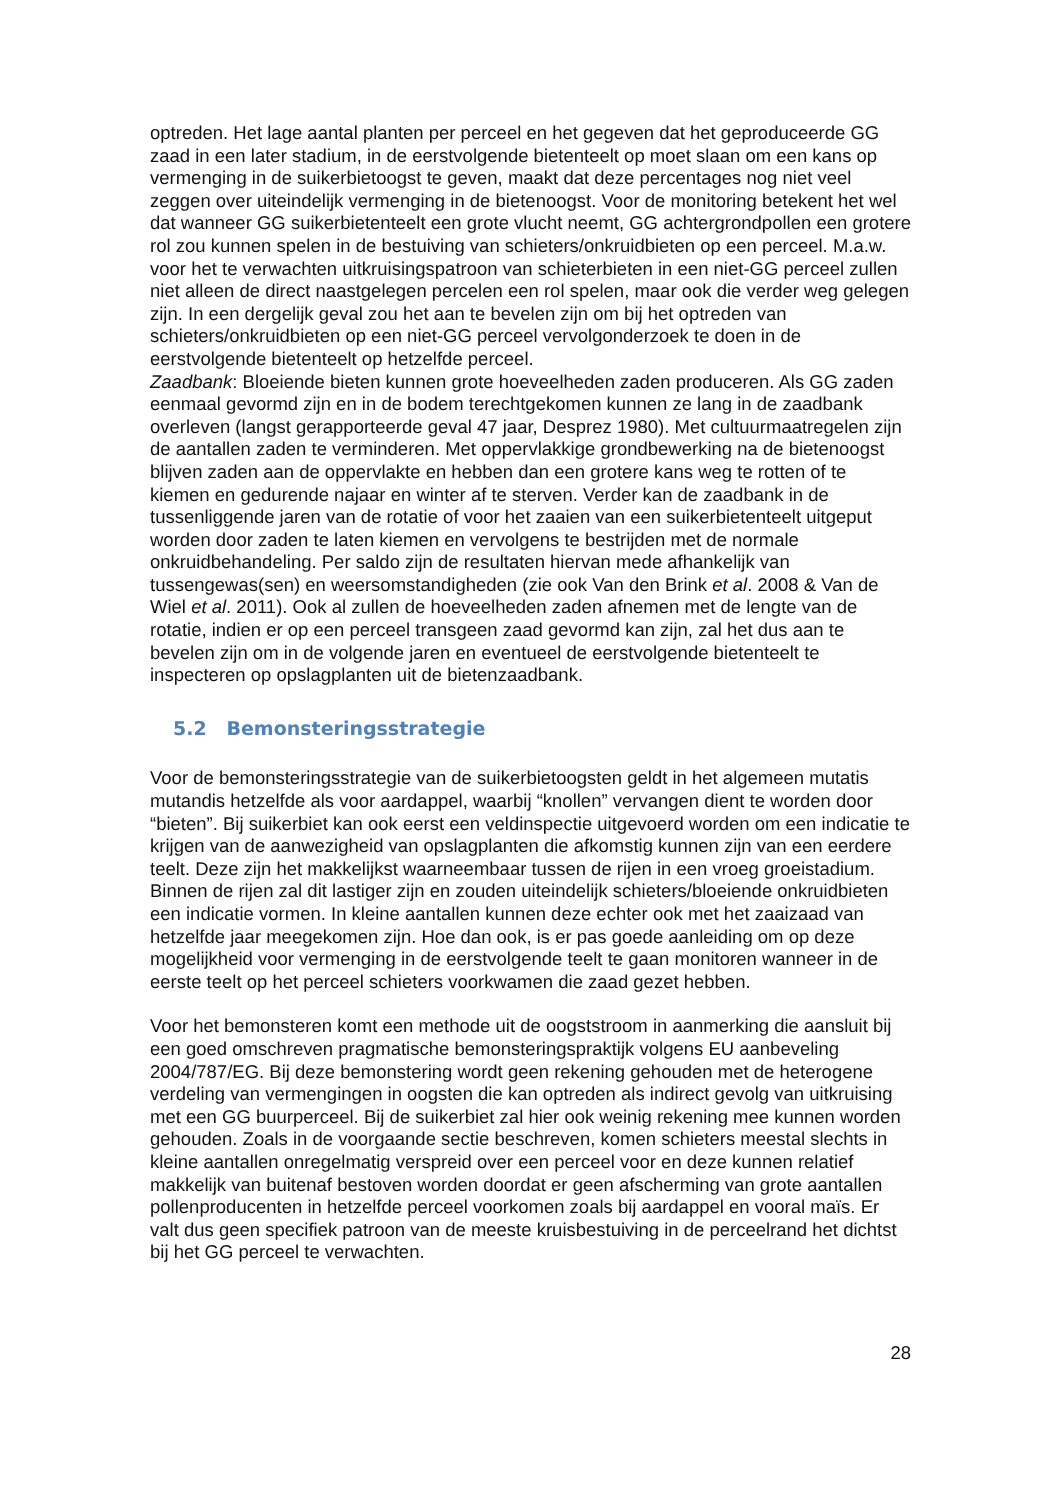optreden. Het lage aantal planten per perceel en het gegeven dat het geproduceerde GG zaad in een later stadium, in de eerstvolgende bietenteelt op moet slaan om een kans op vermenging in de suikerbietoogst te geven, maakt dat deze percentages nog niet veel zeggen over uiteindelijk vermenging in de bietenoogst. Voor de monitoring betekent het wel dat wanneer GG suikerbietenteelt een grote vlucht neemt, GG achtergrondpollen een grotere rol zou kunnen spelen in de bestuiving van schieters/onkruidbieten op een perceel. M.a.w. voor het te verwachten uitkruisingspatroon van schieterbieten in een niet-GG perceel zullen niet alleen de direct naastgelegen percelen een rol spelen, maar ook die verder weg gelegen zijn. In een dergelijk geval zou het aan te bevelen zijn om bij het optreden van schieters/onkruidbieten op een niet-GG perceel vervolgonderzoek te doen in de eerstvolgende bietenteelt op hetzelfde perceel.
Zaadbank: Bloeiende bieten kunnen grote hoeveelheden zaden produceren. Als GG zaden eenmaal gevormd zijn en in de bodem terechtgekomen kunnen ze lang in de zaadbank overleven (langst gerapporteerde geval 47 jaar, Desprez 1980). Met cultuurmaatregelen zijn de aantallen zaden te verminderen. Met oppervlakkige grondbewerking na de bietenoogst blijven zaden aan de oppervlakte en hebben dan een grotere kans weg te rotten of te kiemen en gedurende najaar en winter af te sterven. Verder kan de zaadbank in de tussenliggende jaren van de rotatie of voor het zaaien van een suikerbietenteelt uitgeput worden door zaden te laten kiemen en vervolgens te bestrijden met de normale onkruidbehandeling. Per saldo zijn de resultaten hiervan mede afhankelijk van tussengewas(sen) en weersomstandigheden (zie ook Van den Brink et al. 2008 & Van de Wiel et al. 2011). Ook al zullen de hoeveelheden zaden afnemen met de lengte van de rotatie, indien er op een perceel transgeen zaad gevormd kan zijn, zal het dus aan te bevelen zijn om in de volgende jaren en eventueel de eerstvolgende bietenteelt te inspecteren op opslagplanten uit de bietenzaadbank.
5.2 Bemonsteringsstrategie
Voor de bemonsteringsstrategie van de suikerbietoogsten geldt in het algemeen mutatis mutandis hetzelfde als voor aardappel, waarbij “knollen” vervangen dient te worden door “bieten”. Bij suikerbiet kan ook eerst een veldinspectie uitgevoerd worden om een indicatie te krijgen van de aanwezigheid van opslagplanten die afkomstig kunnen zijn van een eerdere teelt. Deze zijn het makkelijkst waarneembaar tussen de rijen in een vroeg groeistadium. Binnen de rijen zal dit lastiger zijn en zouden uiteindelijk schieters/bloeiende onkruidbieten een indicatie vormen. In kleine aantallen kunnen deze echter ook met het zaaizaad van hetzelfde jaar meegekomen zijn. Hoe dan ook, is er pas goede aanleiding om op deze mogelijkheid voor vermenging in de eerstvolgende teelt te gaan monitoren wanneer in de eerste teelt op het perceel schieters voorkwamen die zaad gezet hebben.
Voor het bemonsteren komt een methode uit de oogststroom in aanmerking die aansluit bij een goed omschreven pragmatische bemonsteringspraktijk volgens EU aanbeveling 2004/787/EG. Bij deze bemonstering wordt geen rekening gehouden met de heterogene verdeling van vermengingen in oogsten die kan optreden als indirect gevolg van uitkruising met een GG buurperceel. Bij de suikerbiet zal hier ook weinig rekening mee kunnen worden gehouden. Zoals in de voorgaande sectie beschreven, komen schieters meestal slechts in kleine aantallen onregelmatig verspreid over een perceel voor en deze kunnen relatief makkelijk van buitenaf bestoven worden doordat er geen afscherming van grote aantallen pollenproducenten in hetzelfde perceel voorkomen zoals bij aardappel en vooral maïs. Er valt dus geen specifiek patroon van de meeste kruisbestuiving in de perceelrand het dichtst bij het GG perceel te verwachten.
28